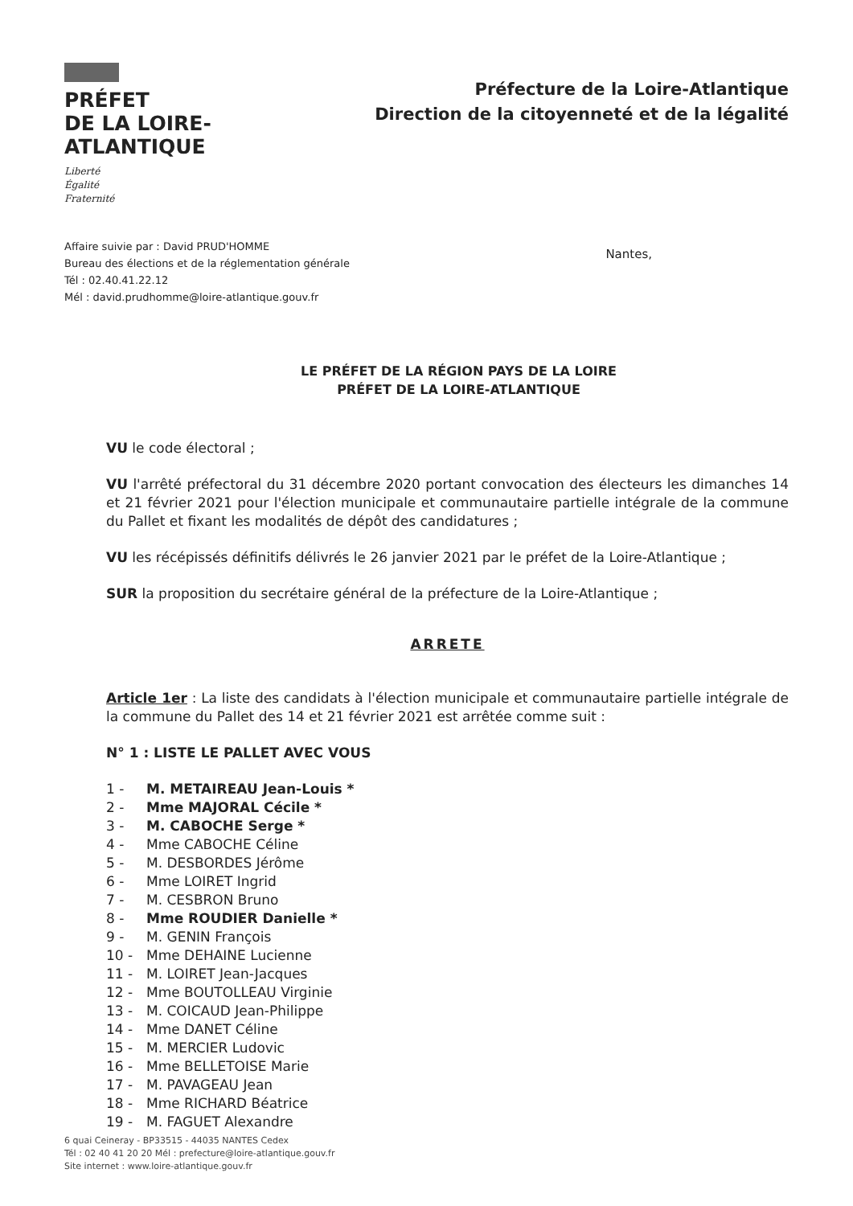PRÉFET
DE LA LOIRE-
ATLANTIQUE
Liberté
Égalité
Fraternité
Préfecture de la Loire-Atlantique
Direction de la citoyenneté et de la légalité
Affaire suivie par : David PRUD'HOMME
Bureau des élections et de la réglementation générale
Tél : 02.40.41.22.12
Mél : david.prudhomme@loire-atlantique.gouv.fr
Nantes,
LE PRÉFET DE LA RÉGION PAYS DE LA LOIRE
PRÉFET DE LA LOIRE-ATLANTIQUE
VU le code électoral ;
VU l'arrêté préfectoral du 31 décembre 2020 portant convocation des électeurs les dimanches 14 et 21 février 2021 pour l'élection municipale et communautaire partielle intégrale de la commune du Pallet et fixant les modalités de dépôt des candidatures ;
VU les récépissés définitifs délivrés le 26 janvier 2021 par le préfet de la Loire-Atlantique ;
SUR la proposition du secrétaire général de la préfecture de la Loire-Atlantique ;
ARRETE
Article 1er : La liste des candidats à l'élection municipale et communautaire partielle intégrale de la commune du Pallet des 14 et 21 février 2021 est arrêtée comme suit :
N° 1 : LISTE LE PALLET AVEC VOUS
1 - M. METAIREAU Jean-Louis *
2 - Mme MAJORAL Cécile *
3 - M. CABOCHE Serge *
4 - Mme CABOCHE Céline
5 - M. DESBORDES Jérôme
6 - Mme LOIRET Ingrid
7 - M. CESBRON Bruno
8 - Mme ROUDIER Danielle *
9 - M. GENIN François
10 - Mme DEHAINE Lucienne
11 - M. LOIRET Jean-Jacques
12 - Mme BOUTOLLEAU Virginie
13 - M. COICAUD Jean-Philippe
14 - Mme DANET Céline
15 - M. MERCIER Ludovic
16 - Mme BELLETOISE Marie
17 - M. PAVAGEAU Jean
18 - Mme RICHARD Béatrice
19 - M. FAGUET Alexandre
6 quai Ceineray - BP33515 - 44035 NANTES Cedex
Tél : 02 40 41 20 20 Mél : prefecture@loire-atlantique.gouv.fr
Site internet : www.loire-atlantique.gouv.fr